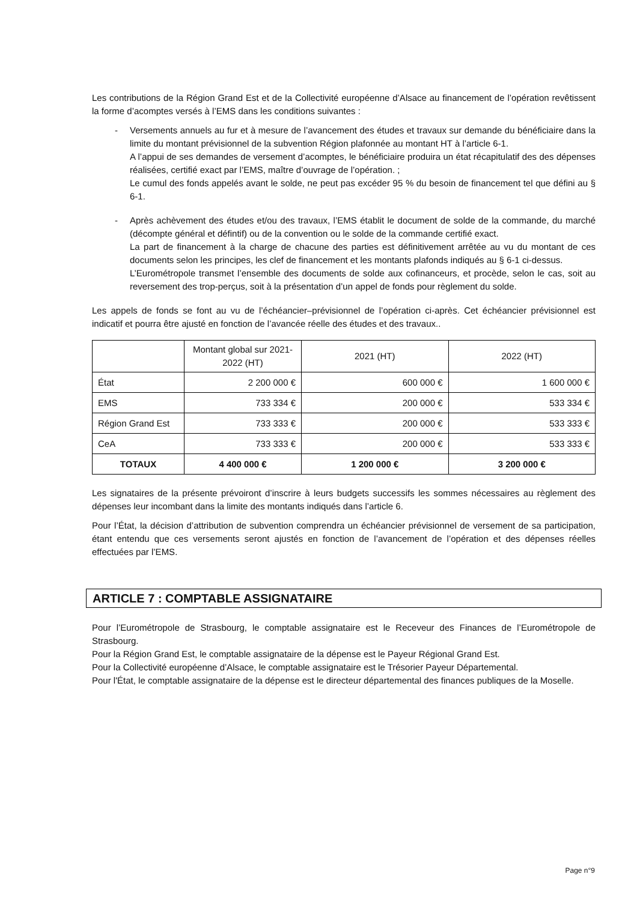Les contributions de la Région Grand Est et de la Collectivité européenne d’Alsace au financement de l’opération revêtissent la forme d’acomptes versés à l’EMS dans les conditions suivantes :
- Versements annuels au fur et à mesure de l’avancement des études et travaux sur demande du bénéficiaire dans la limite du montant prévisionnel de la subvention Région plafonnée au montant HT à l’article 6-1.
A l’appui de ses demandes de versement d’acomptes, le bénéficiaire produira un état récapitulatif des des dépenses réalisées, certifié exact par l’EMS, maître d’ouvrage de l’opération. ;
Le cumul des fonds appelés avant le solde, ne peut pas excéder 95 % du besoin de financement tel que défini au § 6-1.
- Après achèvement des études et/ou des travaux, l’EMS établit le document de solde de la commande, du marché (décompte général et défintif) ou de la convention ou le solde de la commande certifié exact.
La part de financement à la charge de chacune des parties est définitivement arrêtée au vu du montant de ces documents selon les principes, les clef de financement et les montants plafonds indiqués au § 6-1 ci-dessus.
L’Eurométropole transmet l’ensemble des documents de solde aux cofinanceurs, et procède, selon le cas, soit au reversement des trop-perçus, soit à la présentation d’un appel de fonds pour règlement du solde.
Les appels de fonds se font au vu de l’échéancier–prévisionnel de l’opération ci-après. Cet échéancier prévisionnel est indicatif et pourra être ajusté en fonction de l’avancée réelle des études et des travaux..
| | Montant global sur 2021-2022 (HT) | 2021 (HT) | 2022 (HT) |
| --- | --- | --- | --- |
| État | 2 200 000 € | 600 000 € | 1 600 000 € |
| EMS | 733 334 € | 200 000 € | 533 334 € |
| Région Grand Est | 733 333 € | 200 000 € | 533 333 € |
| CeA | 733 333 € | 200 000 € | 533 333 € |
| TOTAUX | 4 400 000 € | 1 200 000 € | 3 200 000 € |
Les signataires de la présente prévoiront d’inscrire à leurs budgets successifs les sommes nécessaires au règlement des dépenses leur incombant dans la limite des montants indiqués dans l’article 6.
Pour l’État, la décision d’attribution de subvention comprendra un échéancier prévisionnel de versement de sa participation, étant entendu que ces versements seront ajustés en fonction de l’avancement de l’opération et des dépenses réelles effectuées par l’EMS.
ARTICLE 7 : COMPTABLE ASSIGNATAIRE
Pour l’Eurométropole de Strasbourg, le comptable assignataire est le Receveur des Finances de l’Eurométropole de Strasbourg.
Pour la Région Grand Est, le comptable assignataire de la dépense est le Payeur Régional Grand Est.
Pour la Collectivité européenne d’Alsace, le comptable assignataire est le Trésorier Payeur Départemental.
Pour l'État, le comptable assignataire de la dépense est le directeur départemental des finances publiques de la Moselle.
Page n°9